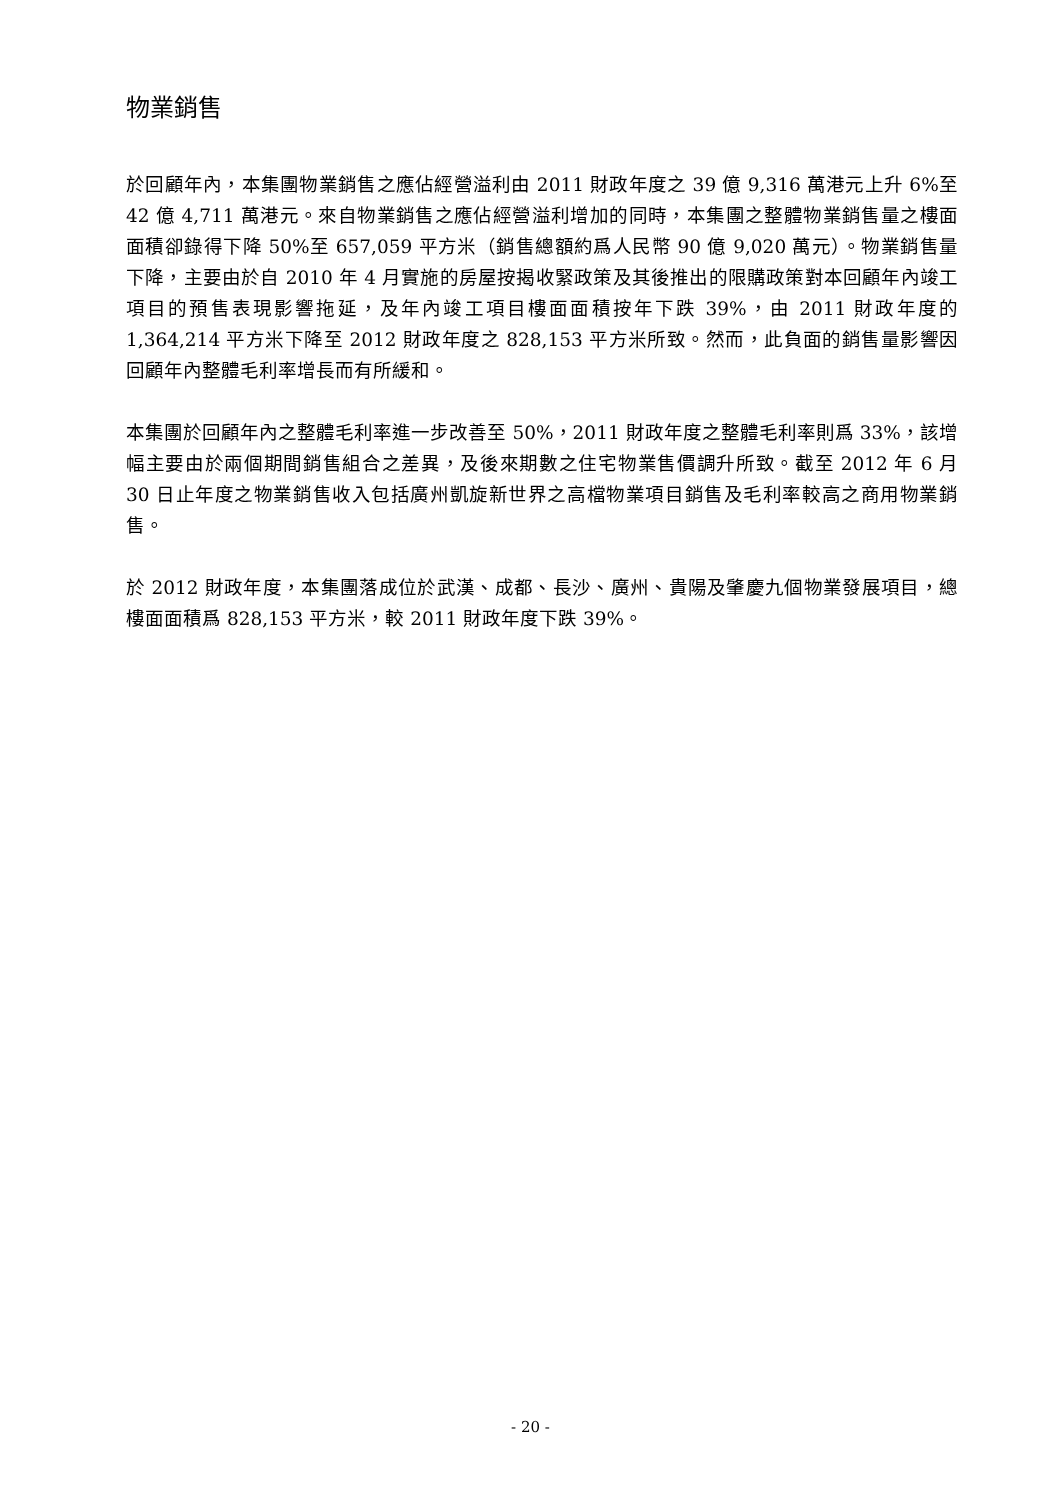物業銷售
於回顧年內，本集團物業銷售之應佔經營溢利由 2011 財政年度之 39 億 9,316 萬港元上升 6%至 42 億 4,711 萬港元。來自物業銷售之應佔經營溢利增加的同時，本集團之整體物業銷售量之樓面面積卻錄得下降 50%至 657,059 平方米（銷售總額約爲人民幣 90 億 9,020 萬元）。物業銷售量下降，主要由於自 2010 年 4 月實施的房屋按揭收緊政策及其後推出的限購政策對本回顧年內竣工項目的預售表現影響拖延，及年內竣工項目樓面面積按年下跌 39%，由 2011 財政年度的 1,364,214 平方米下降至 2012 財政年度之 828,153 平方米所致。然而，此負面的銷售量影響因回顧年內整體毛利率增長而有所緩和。
本集團於回顧年內之整體毛利率進一步改善至 50%，2011 財政年度之整體毛利率則爲 33%，該增幅主要由於兩個期間銷售組合之差異，及後來期數之住宅物業售價調升所致。截至 2012 年 6 月 30 日止年度之物業銷售收入包括廣州凱旋新世界之高檔物業項目銷售及毛利率較高之商用物業銷售。
於 2012 財政年度，本集團落成位於武漢、成都、長沙、廣州、貴陽及肇慶九個物業發展項目，總樓面面積爲 828,153 平方米，較 2011 財政年度下跌 39%。
- 20 -